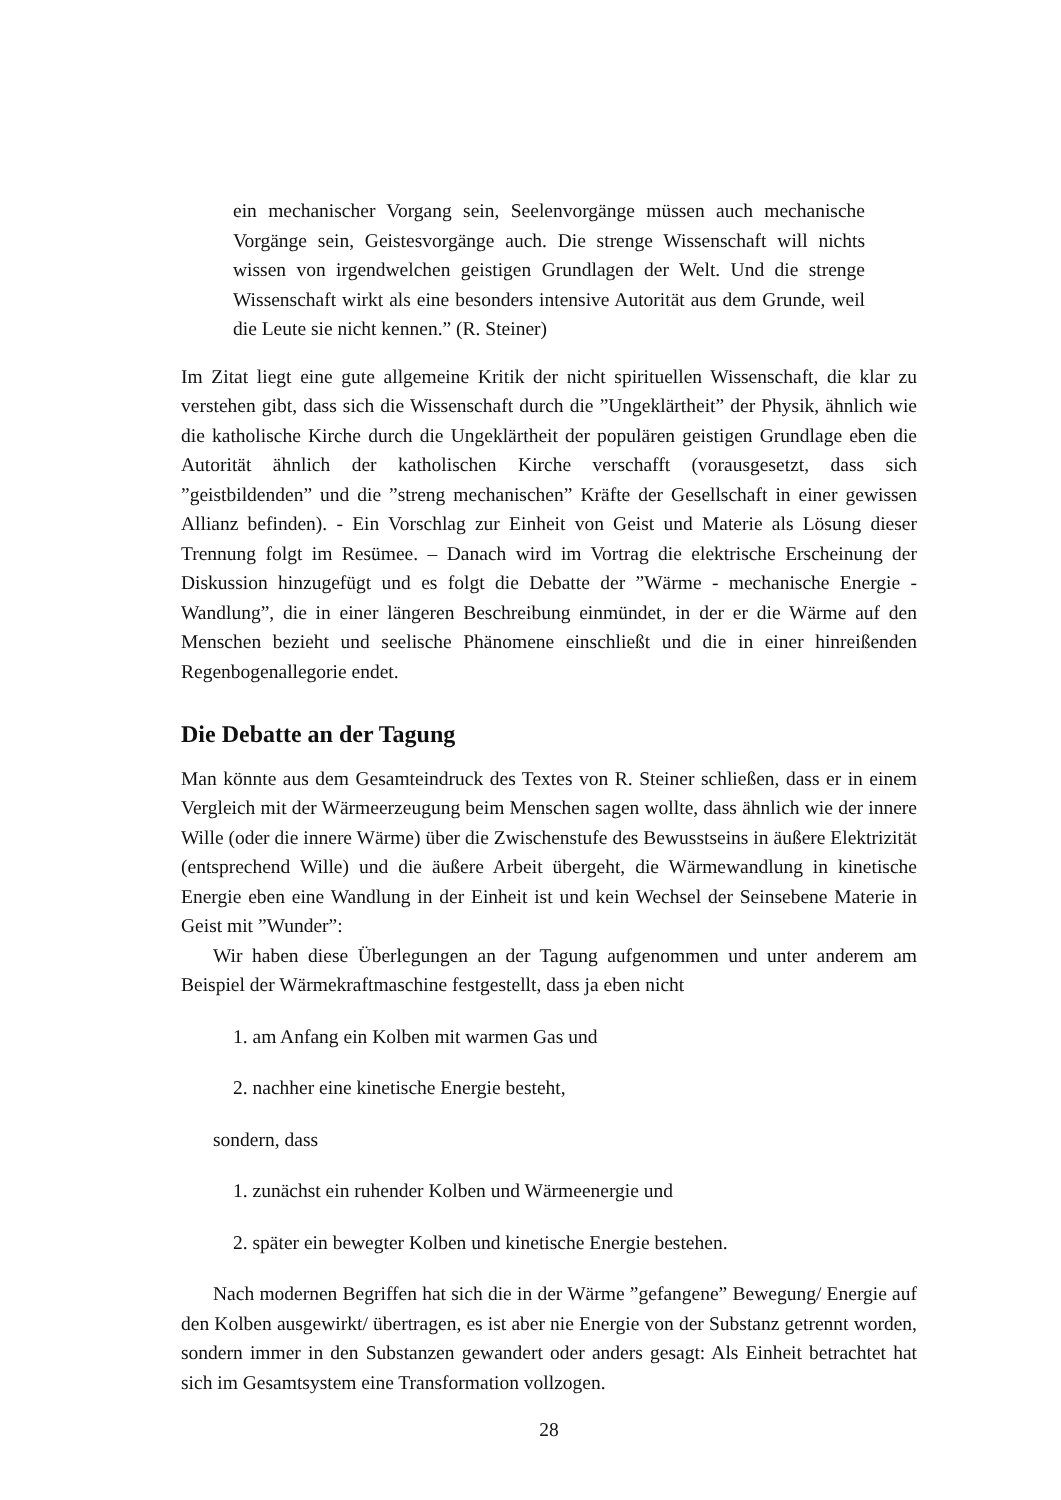ein mechanischer Vorgang sein, Seelenvorgänge müssen auch mechanische Vorgänge sein, Geistesvorgänge auch. Die strenge Wissenschaft will nichts wissen von irgendwelchen geistigen Grundlagen der Welt. Und die strenge Wissenschaft wirkt als eine besonders intensive Autorität aus dem Grunde, weil die Leute sie nicht kennen.” (R. Steiner)
Im Zitat liegt eine gute allgemeine Kritik der nicht spirituellen Wissenschaft, die klar zu verstehen gibt, dass sich die Wissenschaft durch die ”Ungeklärtheit” der Physik, ähnlich wie die katholische Kirche durch die Ungeklärtheit der populären geistigen Grundlage eben die Autorität ähnlich der katholischen Kirche verschafft (vorausgesetzt, dass sich ”geistbildenden” und die ”streng mechanischen” Kräfte der Gesellschaft in einer gewissen Allianz befinden). - Ein Vorschlag zur Einheit von Geist und Materie als Lösung dieser Trennung folgt im Resümee. – Danach wird im Vortrag die elektrische Erscheinung der Diskussion hinzugefügt und es folgt die Debatte der ”Wärme - mechanische Energie - Wandlung”, die in einer längeren Beschreibung einmündet, in der er die Wärme auf den Menschen bezieht und seelische Phänomene einschließt und die in einer hinreißenden Regenbogenallegorie endet.
Die Debatte an der Tagung
Man könnte aus dem Gesamteindruck des Textes von R. Steiner schließen, dass er in einem Vergleich mit der Wärmeerzeugung beim Menschen sagen wollte, dass ähnlich wie der innere Wille (oder die innere Wärme) über die Zwischenstufe des Bewusstseins in äußere Elektrizität (entsprechend Wille) und die äußere Arbeit übergeht, die Wärmewandlung in kinetische Energie eben eine Wandlung in der Einheit ist und kein Wechsel der Seinsebene Materie in Geist mit ”Wunder”:
Wir haben diese Überlegungen an der Tagung aufgenommen und unter anderem am Beispiel der Wärmekraftmaschine festgestellt, dass ja eben nicht
1. am Anfang ein Kolben mit warmen Gas und
2. nachher eine kinetische Energie besteht,
sondern, dass
1. zunächst ein ruhender Kolben und Wärmeenergie und
2. später ein bewegter Kolben und kinetische Energie bestehen.
Nach modernen Begriffen hat sich die in der Wärme ”gefangene” Bewegung/ Energie auf den Kolben ausgewirkt/ übertragen, es ist aber nie Energie von der Substanz getrennt worden, sondern immer in den Substanzen gewandert oder anders gesagt: Als Einheit betrachtet hat sich im Gesamtsystem eine Transformation vollzogen.
28